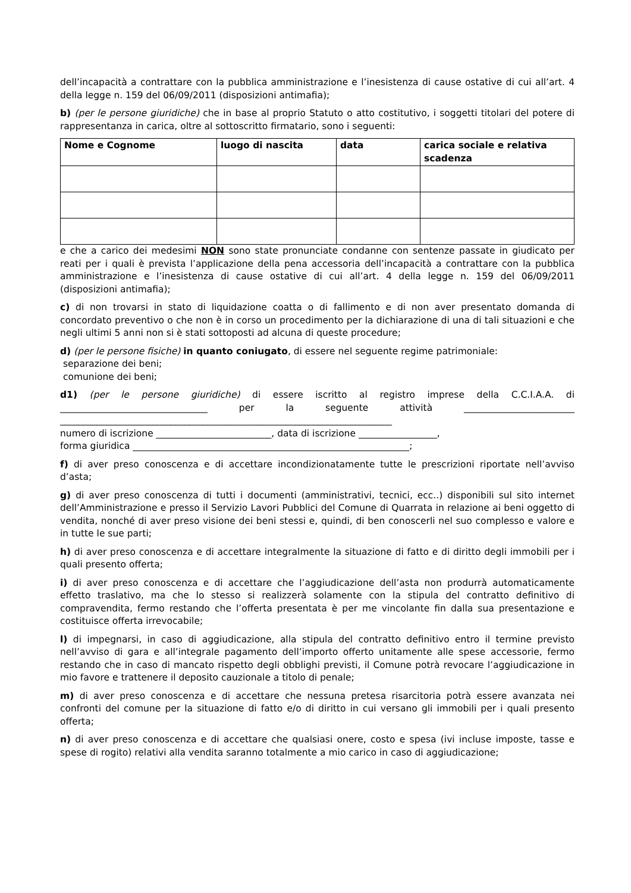dell’incapacità a contrattare con la pubblica amministrazione e l’inesistenza di cause ostative di cui all’art. 4 della legge n. 159 del 06/09/2011 (disposizioni antimafia);
b) (per le persone giuridiche) che in base al proprio Statuto o atto costitutivo, i soggetti titolari del potere di rappresentanza in carica, oltre al sottoscritto firmatario, sono i seguenti:
| Nome e Cognome | luogo di nascita | data | carica sociale e relativa scadenza |
| --- | --- | --- | --- |
e che a carico dei medesimi NON sono state pronunciate condanne con sentenze passate in giudicato per reati per i quali è prevista l’applicazione della pena accessoria dell’incapacità a contrattare con la pubblica amministrazione e l’inesistenza di cause ostative di cui all’art. 4 della legge n. 159 del 06/09/2011 (disposizioni antimafia);
c) di non trovarsi in stato di liquidazione coatta o di fallimento e di non aver presentato domanda di concordato preventivo o che non è in corso un procedimento per la dichiarazione di una di tali situazioni e che negli ultimi 5 anni non si è stati sottoposti ad alcuna di queste procedure;
d) (per le persone fisiche) in quanto coniugato, di essere nel seguente regime patrimoniale:
separazione dei beni;
comunione dei beni;
d1) (per le persone giuridiche) di essere iscritto al registro imprese della C.C.I.A.A. di ________________________________ per la seguente attività ________________________ ________________________________________________________________________
numero di iscrizione _________________________, data di iscrizione _________________,
forma giuridica ____________________________________________________________;
f) di aver preso conoscenza e di accettare incondizionatamente tutte le prescrizioni riportate nell’avviso d’asta;
g) di aver preso conoscenza di tutti i documenti (amministrativi, tecnici, ecc..) disponibili sul sito internet dell’Amministrazione e presso il Servizio Lavori Pubblici del Comune di Quarrata in relazione ai beni oggetto di vendita, nonché di aver preso visione dei beni stessi e, quindi, di ben conoscerli nel suo complesso e valore e in tutte le sue parti;
h) di aver preso conoscenza e di accettare integralmente la situazione di fatto e di diritto degli immobili per i quali presento offerta;
i) di aver preso conoscenza e di accettare che l’aggiudicazione dell’asta non produrrà automaticamente effetto traslativo, ma che lo stesso si realizzerà solamente con la stipula del contratto definitivo di compravendita, fermo restando che l’offerta presentata è per me vincolante fin dalla sua presentazione e costituisce offerta irrevocabile;
l) di impegnarsi, in caso di aggiudicazione, alla stipula del contratto definitivo entro il termine previsto nell’avviso di gara e all’integrale pagamento dell’importo offerto unitamente alle spese accessorie, fermo restando che in caso di mancato rispetto degli obblighi previsti, il Comune potrà revocare l’aggiudicazione in mio favore e trattenere il deposito cauzionale a titolo di penale;
m) di aver preso conoscenza e di accettare che nessuna pretesa risarcitoria potrà essere avanzata nei confronti del comune per la situazione di fatto e/o di diritto in cui versano gli immobili per i quali presento offerta;
n) di aver preso conoscenza e di accettare che qualsiasi onere, costo e spesa (ivi incluse imposte, tasse e spese di rogito) relativi alla vendita saranno totalmente a mio carico in caso di aggiudicazione;